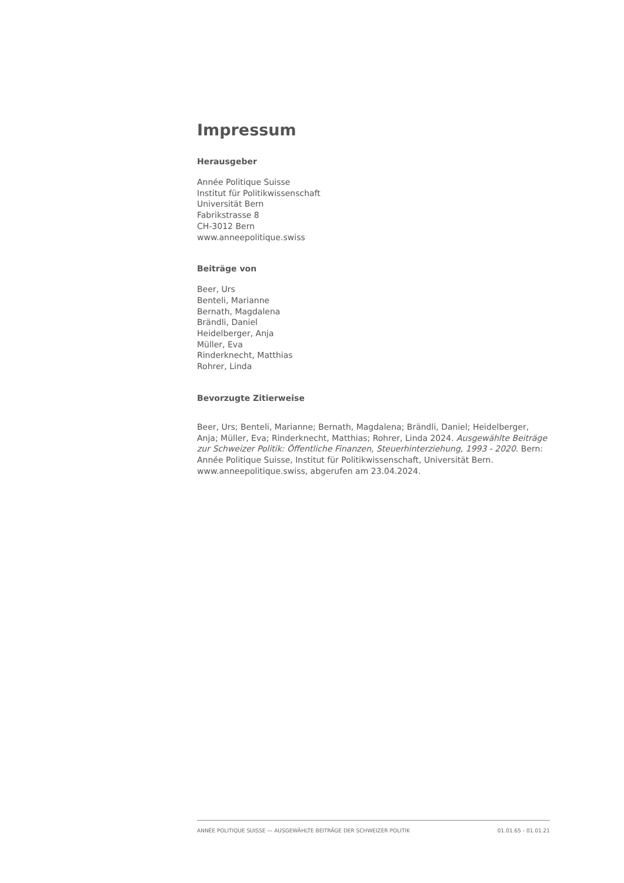Impressum
Herausgeber
Année Politique Suisse
Institut für Politikwissenschaft
Universität Bern
Fabrikstrasse 8
CH-3012 Bern
www.anneepolitique.swiss
Beiträge von
Beer, Urs
Benteli, Marianne
Bernath, Magdalena
Brändli, Daniel
Heidelberger, Anja
Müller, Eva
Rinderknecht, Matthias
Rohrer, Linda
Bevorzugte Zitierweise
Beer, Urs; Benteli, Marianne; Bernath, Magdalena; Brändli, Daniel; Heidelberger, Anja; Müller, Eva; Rinderknecht, Matthias; Rohrer, Linda 2024. Ausgewählte Beiträge zur Schweizer Politik: Öffentliche Finanzen, Steuerhinterziehung, 1993 - 2020. Bern: Année Politique Suisse, Institut für Politikwissenschaft, Universität Bern. www.anneepolitique.swiss, abgerufen am 23.04.2024.
ANNÉE POLITIQUE SUISSE — AUSGEWÄHLTE BEITRÄGE DER SCHWEIZER POLITIK 01.01.65 - 01.01.21